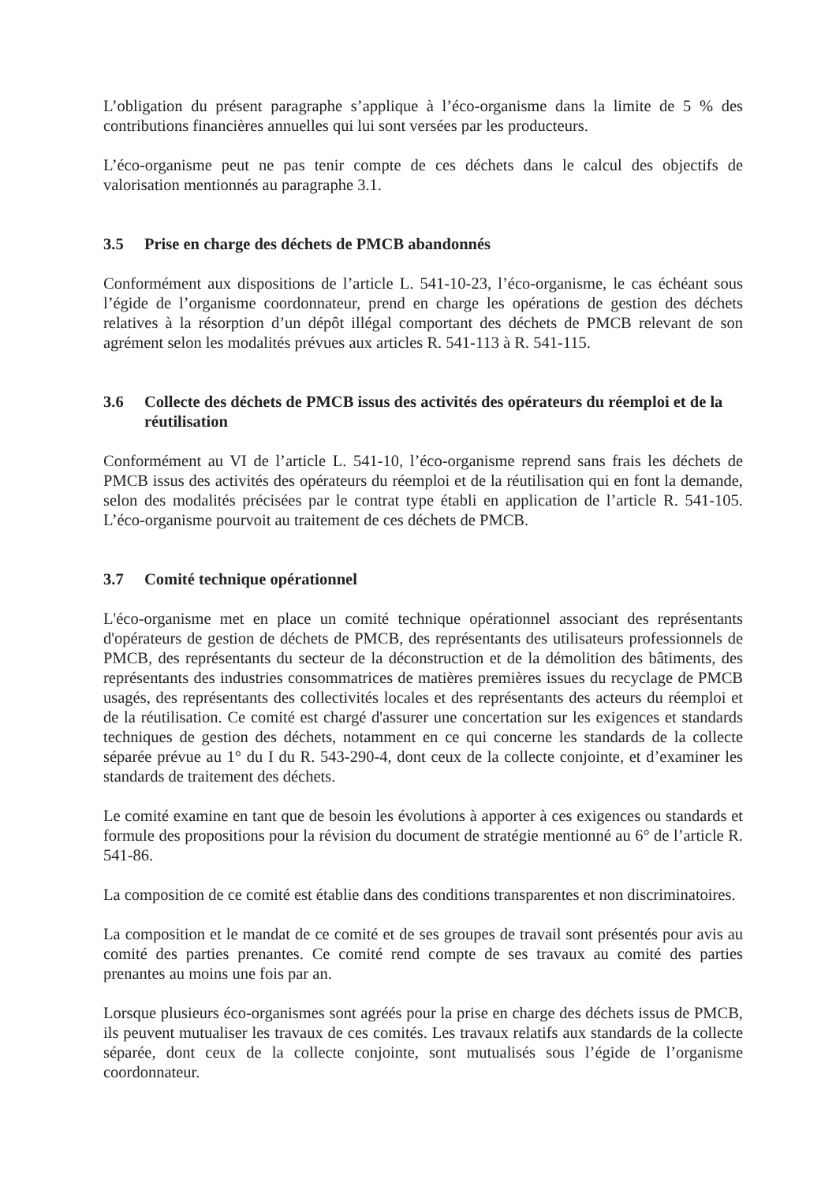L’obligation du présent paragraphe s’applique à l’éco-organisme dans la limite de 5 % des contributions financières annuelles qui lui sont versées par les producteurs.
L’éco-organisme peut ne pas tenir compte de ces déchets dans le calcul des objectifs de valorisation mentionnés au paragraphe 3.1.
3.5 Prise en charge des déchets de PMCB abandonnés
Conformément aux dispositions de l’article L. 541-10-23, l’éco-organisme, le cas échéant sous l’égide de l’organisme coordonnateur, prend en charge les opérations de gestion des déchets relatives à la résorption d’un dépôt illégal comportant des déchets de PMCB relevant de son agrément selon les modalités prévues aux articles R. 541-113 à R. 541-115.
3.6 Collecte des déchets de PMCB issus des activités des opérateurs du réemploi et de la réutilisation
Conformément au VI de l’article L. 541-10, l’éco-organisme reprend sans frais les déchets de PMCB issus des activités des opérateurs du réemploi et de la réutilisation qui en font la demande, selon des modalités précisées par le contrat type établi en application de l’article R. 541-105. L’éco-organisme pourvoit au traitement de ces déchets de PMCB.
3.7 Comité technique opérationnel
L'éco-organisme met en place un comité technique opérationnel associant des représentants d'opérateurs de gestion de déchets de PMCB, des représentants des utilisateurs professionnels de PMCB, des représentants du secteur de la déconstruction et de la démolition des bâtiments, des représentants des industries consommatrices de matières premières issues du recyclage de PMCB usagés, des représentants des collectivités locales et des représentants des acteurs du réemploi et de la réutilisation. Ce comité est chargé d'assurer une concertation sur les exigences et standards techniques de gestion des déchets, notamment en ce qui concerne les standards de la collecte séparée prévue au 1° du I du R. 543-290-4, dont ceux de la collecte conjointe, et d’examiner les standards de traitement des déchets.
Le comité examine en tant que de besoin les évolutions à apporter à ces exigences ou standards et formule des propositions pour la révision du document de stratégie mentionné au 6° de l’article R. 541-86.
La composition de ce comité est établie dans des conditions transparentes et non discriminatoires.
La composition et le mandat de ce comité et de ses groupes de travail sont présentés pour avis au comité des parties prenantes. Ce comité rend compte de ses travaux au comité des parties prenantes au moins une fois par an.
Lorsque plusieurs éco-organismes sont agréés pour la prise en charge des déchets issus de PMCB, ils peuvent mutualiser les travaux de ces comités. Les travaux relatifs aux standards de la collecte séparée, dont ceux de la collecte conjointe, sont mutualisés sous l’égide de l’organisme coordonnateur.